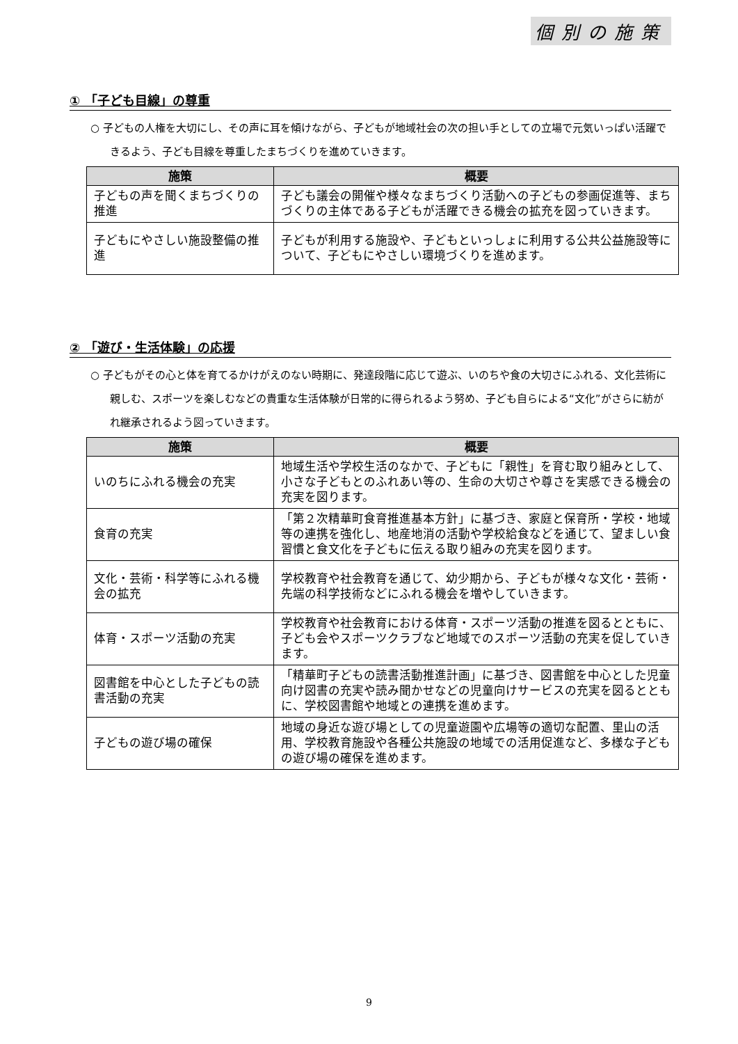個別の施策
① 「子ども目線」の尊重
○ 子どもの人権を大切にし、その声に耳を傾けながら、子どもが地域社会の次の担い手としての立場で元気いっぱい活躍できるよう、子ども目線を尊重したまちづくりを進めていきます。
| 施策 | 概要 |
| --- | --- |
| 子どもの声を聞くまちづくりの推進 | 子ども議会の開催や様々なまちづくり活動への子どもの参画促進等、まちづくりの主体である子どもが活躍できる機会の拡充を図っていきます。 |
| 子どもにやさしい施設整備の推進 | 子どもが利用する施設や、子どもといっしょに利用する公共公益施設等について、子どもにやさしい環境づくりを進めます。 |
② 「遊び・生活体験」の応援
○ 子どもがその心と体を育てるかけがえのない時期に、発達段階に応じて遊ぶ、いのちや食の大切さにふれる、文化芸術に親しむ、スポーツを楽しむなどの貴重な生活体験が日常的に得られるよう努め、子ども自らによる“文化”がさらに紡がれ継承されるよう図っていきます。
| 施策 | 概要 |
| --- | --- |
| いのちにふれる機会の充実 | 地域生活や学校生活のなかで、子どもに「親性」を育む取り組みとして、小さな子どもとのふれあい等の、生命の大切さや尊さを実感できる機会の充実を図ります。 |
| 食育の充実 | 「第２次精華町食育推進基本方針」に基づき、家庭と保育所・学校・地域等の連携を強化し、地産地消の活動や学校給食などを通じて、望ましい食習慣と食文化を子どもに伝える取り組みの充実を図ります。 |
| 文化・芸術・科学等にふれる機会の拡充 | 学校教育や社会教育を通じて、幼少期から、子どもが様々な文化・芸術・先端の科学技術などにふれる機会を増やしていきます。 |
| 体育・スポーツ活動の充実 | 学校教育や社会教育における体育・スポーツ活動の推進を図るとともに、子ども会やスポーツクラブなど地域でのスポーツ活動の充実を促していきます。 |
| 図書館を中心とした子どもの読書活動の充実 | 「精華町子どもの読書活動推進計画」に基づき、図書館を中心とした児童向け図書の充実や読み聞かせなどの児童向けサービスの充実を図るとともに、学校図書館や地域との連携を進めます。 |
| 子どもの遊び場の確保 | 地域の身近な遊び場としての児童遊園や広場等の適切な配置、里山の活用、学校教育施設や各種公共施設の地域での活用促進など、多様な子どもの遊び場の確保を進めます。 |
9